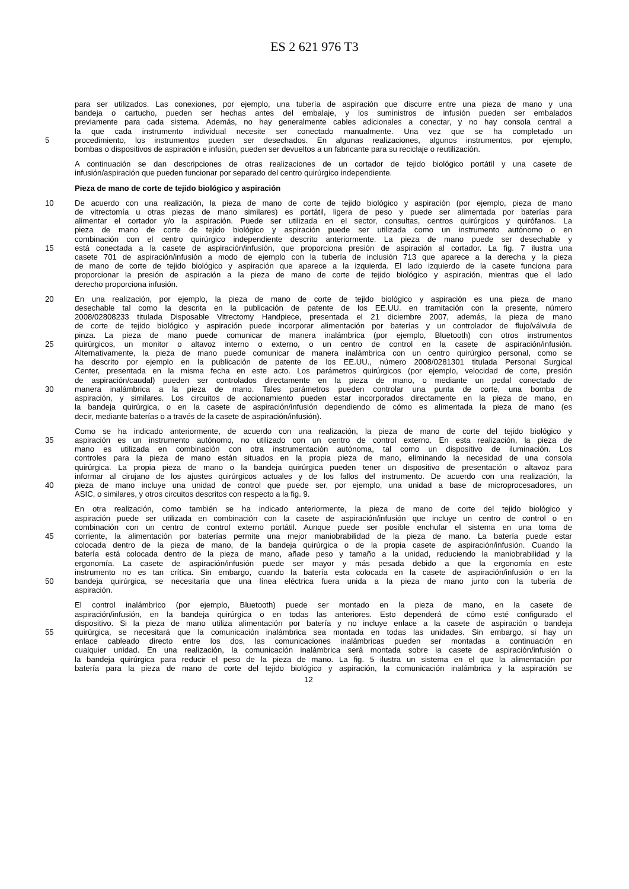ES 2 621 976 T3
para ser utilizados. Las conexiones, por ejemplo, una tubería de aspiración que discurre entre una pieza de mano y una
bandeja o cartucho, pueden ser hechas antes del embalaje, y los suministros de infusión pueden ser embalados
previamente para cada sistema. Además, no hay generalmente cables adicionales a conectar, y no hay consola central a
la que cada instrumento individual necesite ser conectado manualmente. Una vez que se ha completado un
5 procedimiento, los instrumentos pueden ser desechados. En algunas realizaciones, algunos instrumentos, por ejemplo,
bombas o dispositivos de aspiración e infusión, pueden ser devueltos a un fabricante para su reciclaje o reutilización.
A continuación se dan descripciones de otras realizaciones de un cortador de tejido biológico portátil y una casete de
infusión/aspiración que pueden funcionar por separado del centro quirúrgico independiente.
Pieza de mano de corte de tejido biológico y aspiración
10 De acuerdo con una realización, la pieza de mano de corte de tejido biológico y aspiración (por ejemplo, pieza de mano
de vitrectomía u otras piezas de mano similares) es portátil, ligera de peso y puede ser alimentada por baterías para
alimentar el cortador y/o la aspiración. Puede ser utilizada en el sector, consultas, centros quirúrgicos y quirófanos. La
pieza de mano de corte de tejido biológico y aspiración puede ser utilizada como un instrumento autónomo o en
combinación con el centro quirúrgico independiente descrito anteriormente. La pieza de mano puede ser desechable y
15 está conectada a la casete de aspiración/infusión, que proporciona presión de aspiración al cortador. La fig. 7 ilustra una
casete 701 de aspiración/infusión a modo de ejemplo con la tubería de inclusión 713 que aparece a la derecha y la pieza
de mano de corte de tejido biológico y aspiración que aparece a la izquierda. El lado izquierdo de la casete funciona para
proporcionar la presión de aspiración a la pieza de mano de corte de tejido biológico y aspiración, mientras que el lado
derecho proporciona infusión.
20 En una realización, por ejemplo, la pieza de mano de corte de tejido biológico y aspiración es una pieza de mano
desechable tal como la descrita en la publicación de patente de los EE.UU. en tramitación con la presente, número
2008/02808233 titulada Disposable Vitrectomy Handpiece, presentada el 21 diciembre 2007, además, la pieza de mano
de corte de tejido biológico y aspiración puede incorporar alimentación por baterías y un controlador de flujo/válvula de
pinza. La pieza de mano puede comunicar de manera inalámbrica (por ejemplo, Bluetooth) con otros instrumentos
25 quirúrgicos, un monitor o altavoz interno o externo, o un centro de control en la casete de aspiración/infusión.
Alternativamente, la pieza de mano puede comunicar de manera inalámbrica con un centro quirúrgico personal, como se
ha descrito por ejemplo en la publicación de patente de los EE.UU., número 2008/0281301 titulada Personal Surgical
Center, presentada en la misma fecha en este acto. Los parámetros quirúrgicos (por ejemplo, velocidad de corte, presión
de aspiración/caudal) pueden ser controlados directamente en la pieza de mano, o mediante un pedal conectado de
30 manera inalámbrica a la pieza de mano. Tales parámetros pueden controlar una punta de corte, una bomba de
aspiración, y similares. Los circuitos de accionamiento pueden estar incorporados directamente en la pieza de mano, en
la bandeja quirúrgica, o en la casete de aspiración/infusión dependiendo de cómo es alimentada la pieza de mano (es
decir, mediante baterías o a través de la casete de aspiración/infusión).
Como se ha indicado anteriormente, de acuerdo con una realización, la pieza de mano de corte del tejido biológico y
35 aspiración es un instrumento autónomo, no utilizado con un centro de control externo. En esta realización, la pieza de
mano es utilizada en combinación con otra instrumentación autónoma, tal como un dispositivo de iluminación. Los
controles para la pieza de mano están situados en la propia pieza de mano, eliminando la necesidad de una consola
quirúrgica. La propia pieza de mano o la bandeja quirúrgica pueden tener un dispositivo de presentación o altavoz para
informar al cirujano de los ajustes quirúrgicos actuales y de los fallos del instrumento. De acuerdo con una realización, la
40 pieza de mano incluye una unidad de control que puede ser, por ejemplo, una unidad a base de microprocesadores, un
ASIC, o similares, y otros circuitos descritos con respecto a la fig. 9.
En otra realización, como también se ha indicado anteriormente, la pieza de mano de corte del tejido biológico y
aspiración puede ser utilizada en combinación con la casete de aspiración/infusión que incluye un centro de control o en
combinación con un centro de control externo portátil. Aunque puede ser posible enchufar el sistema en una toma de
45 corriente, la alimentación por baterías permite una mejor maniobrabilidad de la pieza de mano. La batería puede estar
colocada dentro de la pieza de mano, de la bandeja quirúrgica o de la propia casete de aspiración/infusión. Cuando la
batería está colocada dentro de la pieza de mano, añade peso y tamaño a la unidad, reduciendo la maniobrabilidad y la
ergonomía. La casete de aspiración/infusión puede ser mayor y más pesada debido a que la ergonomía en este
instrumento no es tan crítica. Sin embargo, cuando la batería esta colocada en la casete de aspiración/infusión o en la
50 bandeja quirúrgica, se necesitaría que una línea eléctrica fuera unida a la pieza de mano junto con la tubería de
aspiración.
El control inalámbrico (por ejemplo, Bluetooth) puede ser montado en la pieza de mano, en la casete de
aspiración/infusión, en la bandeja quirúrgica o en todas las anteriores. Esto dependerá de cómo esté configurado el
dispositivo. Si la pieza de mano utiliza alimentación por batería y no incluye enlace a la casete de aspiración o bandeja
55 quirúrgica, se necesitará que la comunicación inalámbrica sea montada en todas las unidades. Sin embargo, si hay un
enlace cableado directo entre los dos, las comunicaciones inalámbricas pueden ser montadas a continuación en
cualquier unidad. En una realización, la comunicación inalámbrica será montada sobre la casete de aspiración/infusión o
la bandeja quirúrgica para reducir el peso de la pieza de mano. La fig. 5 ilustra un sistema en el que la alimentación por
batería para la pieza de mano de corte del tejido biológico y aspiración, la comunicación inalámbrica y la aspiración se
12